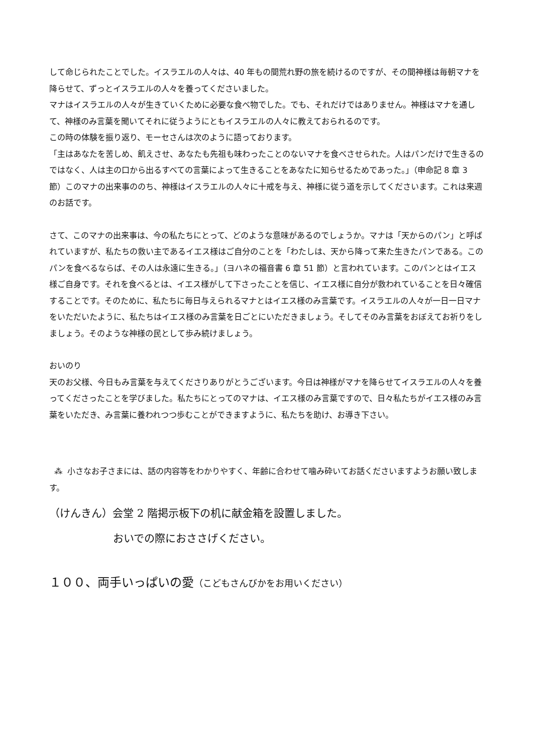して命じられたことでした。イスラエルの人々は、40 年もの間荒れ野の旅を続けるのですが、その間神様は毎朝マナを降らせて、ずっとイスラエルの人々を養ってくださいました。
マナはイスラエルの人々が生きていくために必要な食べ物でした。でも、それだけではありません。神様はマナを通して、神様のみ言葉を聞いてそれに従うようにともイスラエルの人々に教えておられるのです。
この時の体験を振り返り、モーセさんは次のように語っております。
「主はあなたを苦しめ、飢えさせ、あなたも先祖も味わったことのないマナを食べさせられた。人はパンだけで生きるのではなく、人は主の口から出るすべての言葉によって生きることをあなたに知らせるためであった。」（申命記 8 章 3 節）このマナの出来事ののち、神様はイスラエルの人々に十戒を与え、神様に従う道を示してくださいます。これは来週のお話です。
さて、このマナの出来事は、今の私たちにとって、どのような意味があるのでしょうか。マナは「天からのパン」と呼ばれていますが、私たちの救い主であるイエス様はご自分のことを「わたしは、天から降って来た生きたパンである。このパンを食べるならば、その人は永遠に生きる。」（ヨハネの福音書 6 章 51 節）と言われています。このパンとはイエス様ご自身です。それを食べるとは、イエス様がして下さったことを信じ、イエス様に自分が救われていることを日々確信することです。そのために、私たちに毎日与えられるマナとはイエス様のみ言葉です。イスラエルの人々が一日一日マナをいただいたように、私たちはイエス様のみ言葉を日ごとにいただきましょう。そしてそのみ言葉をおぼえてお祈りをしましょう。そのような神様の民として歩み続けましょう。
おいのり
天のお父様、今日もみ言葉を与えてくださりありがとうございます。今日は神様がマナを降らせてイスラエルの人々を養ってくださったことを学びました。私たちにとってのマナは、イエス様のみ言葉ですので、日々私たちがイエス様のみ言葉をいただき、み言葉に養われつつ歩むことができますように、私たちを助け、お導き下さい。
⁂ 小さなお子さまには、話の内容等をわかりやすく、年齢に合わせて噛み砕いてお話くださいますようお願い致します。
（けんきん）会堂 2 階掲示板下の机に献金箱を設置しました。
おいでの際におささげください。
１００、両手いっぱいの愛（こどもさんびかをお用いください）